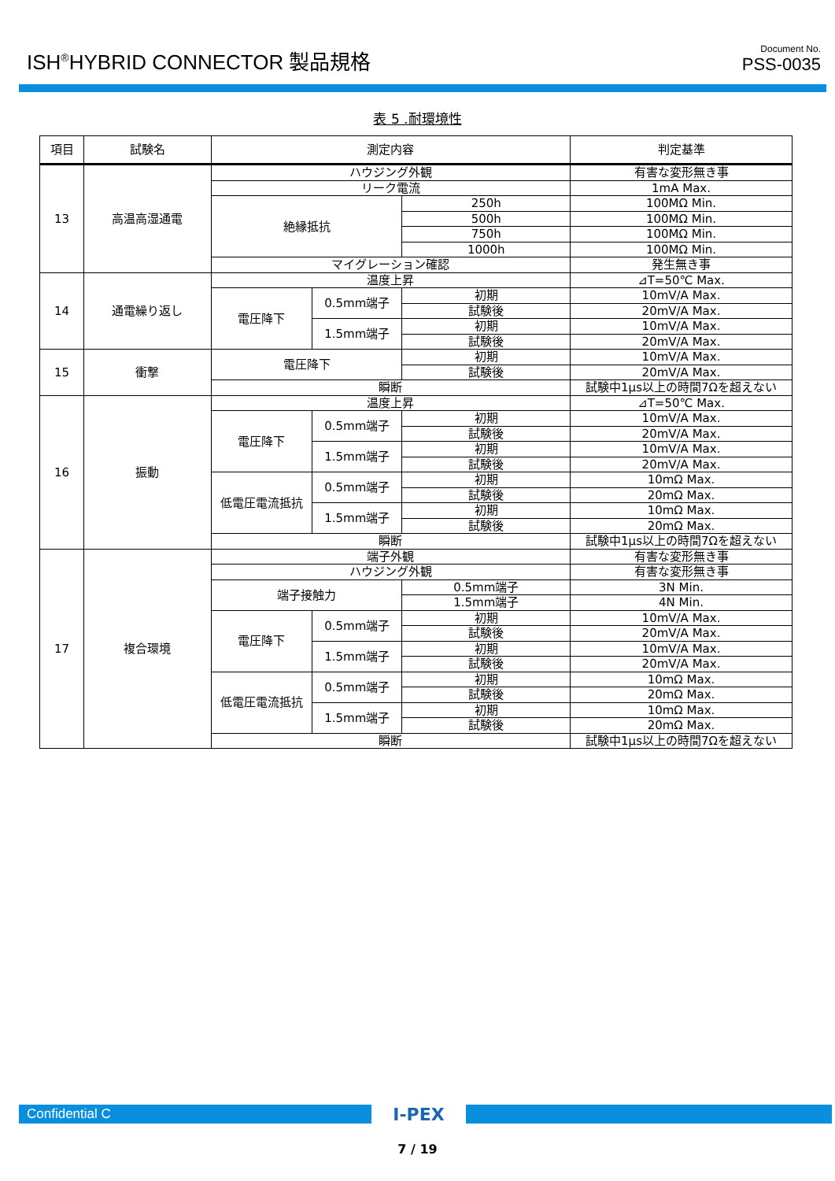ISH<sup>®</sup>HYBRID CONNECTOR 製品規格
Document No.
PSS-0035
表 5 .耐環境性
| 項目 | 試験名 | 測定内容 | | | 判定基準 |
| --- | --- | --- | --- | --- | --- |
| 13 | 高温高湿通電 | ハウジング外観 | | | 有害な変形無き事 |
| | | リーク電流 | | | 1mA Max. |
| | | 絶縁抵抗 | | 250h | 100MΩ Min. |
| | | | | 500h | 100MΩ Min. |
| | | | | 750h | 100MΩ Min. |
| | | | | 1000h | 100MΩ Min. |
| | | マイグレーション確認 | | | 発生無き事 |
| 14 | 通電繰り返し | 温度上昇 | | | ⊿T=50℃ Max. |
| | | 電圧降下 | 0.5mm端子 | 初期 | 10mV/A Max. |
| | | | | 試験後 | 20mV/A Max. |
| | | | 1.5mm端子 | 初期 | 10mV/A Max. |
| | | | | 試験後 | 20mV/A Max. |
| 15 | 衝撃 | 電圧降下 | | 初期 | 10mV/A Max. |
| | | | | 試験後 | 20mV/A Max. |
| | | 瞬断 | | | 試験中1μs以上の時間7Ωを超えない |
| 16 | 振動 | 温度上昇 | | | ⊿T=50℃ Max. |
| | | 電圧降下 | 0.5mm端子 | 初期 | 10mV/A Max. |
| | | | | 試験後 | 20mV/A Max. |
| | | | 1.5mm端子 | 初期 | 10mV/A Max. |
| | | | | 試験後 | 20mV/A Max. |
| | | 低電圧電流抵抗 | 0.5mm端子 | 初期 | 10mΩ Max. |
| | | | | 試験後 | 20mΩ Max. |
| | | | 1.5mm端子 | 初期 | 10mΩ Max. |
| | | | | 試験後 | 20mΩ Max. |
| | | 瞬断 | | | 試験中1μs以上の時間7Ωを超えない |
| 17 | 複合環境 | 端子外観 | | | 有害な変形無き事 |
| | | ハウジング外観 | | | 有害な変形無き事 |
| | | 端子接触力 | | 0.5mm端子 | 3N Min. |
| | | | | 1.5mm端子 | 4N Min. |
| | | 電圧降下 | 0.5mm端子 | 初期 | 10mV/A Max. |
| | | | | 試験後 | 20mV/A Max. |
| | | | 1.5mm端子 | 初期 | 10mV/A Max. |
| | | | | 試験後 | 20mV/A Max. |
| | | 低電圧電流抵抗 | 0.5mm端子 | 初期 | 10mΩ Max. |
| | | | | 試験後 | 20mΩ Max. |
| | | | 1.5mm端子 | 初期 | 10mΩ Max. |
| | | | | 試験後 | 20mΩ Max. |
| | | 瞬断 | | | 試験中1μs以上の時間7Ωを超えない |
Confidential C
I-PEX
7 / 19